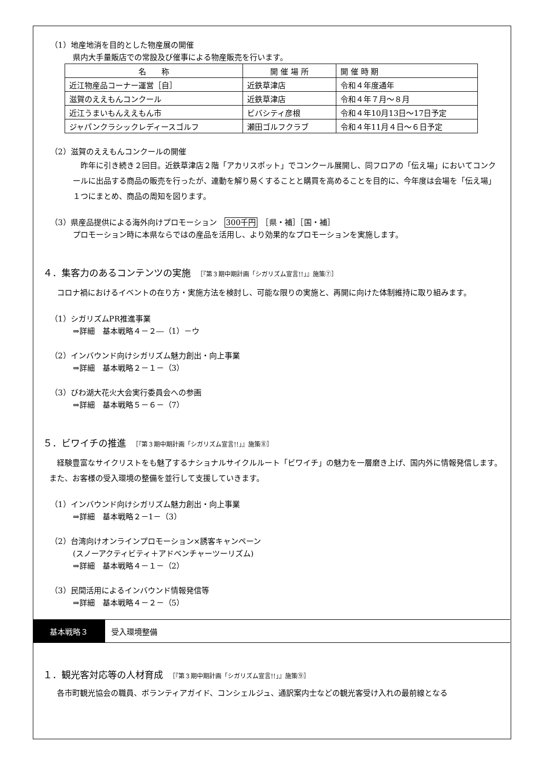（1）地産地消を目的とした物産展の開催
県内大手量販店での常設及び催事による物産販売を行います。
| 名 称 | 開 催 場 所 | 開 催 時 期 |
| 近江物産品コーナー運営［自］ | 近鉄草津店 | 令和４年度通年 |
| 滋賀のええもんコンクール | 近鉄草津店 | 令和４年７月～８月 |
| 近江うまいもんええもん市 | ビバシティ彦根 | 令和４年10月13日～17日予定 |
| ジャパンクラシックレディースゴルフ | 瀬田ゴルフクラブ | 令和４年11月４日～６日予定 |
（2）滋賀のええもんコンクールの開催
昨年に引き続き２回目。近鉄草津店２階「アカリスポット」でコンクール展開し、同フロアの「伝え場」においてコンクールに出品する商品の販売を行ったが、連動を解り易くすることと購買を高めることを目的に、今年度は会場を「伝え場」１つにまとめ、商品の周知を図ります。
（3）県産品提供による海外向けプロモーション　300千円　［県・補］［国・補］
プロモーション時に本県ならではの産品を活用し、より効果的なプロモーションを実施します。
４．集客力のあるコンテンツの実施　［『第３期中期計画「シガリズム宣言!!」』施策⑦］
コロナ禍におけるイベントの在り方・実施方法を検討し、可能な限りの実施と、再開に向けた体制維持に取り組みます。
（1）シガリズムPR推進事業
⇒詳細　基本戦略４－２―（1）－ウ
（2）インバウンド向けシガリズム魅力創出・向上事業
⇒詳細　基本戦略２－１－（3）
（3）びわ湖大花火大会実行委員会への参画
⇒詳細　基本戦略５－６－（7）
５．ビワイチの推進　［『第３期中期計画「シガリズム宣言!!」』施策⑧］
経験豊富なサイクリストをも魅了するナショナルサイクルルート「ビワイチ」の魅力を一層磨き上げ、国内外に情報発信します。また、お客様の受入環境の整備を並行して支援していきます。
（1）インバウンド向けシガリズム魅力創出・向上事業
⇒詳細　基本戦略２－1－（3）
（2）台湾向けオンラインプロモーション×誘客キャンペーン
(スノーアクティビティ＋アドベンチャーツーリズム)
⇒詳細　基本戦略４－１－（2）
（3）民間活用によるインバウンド情報発信等
⇒詳細　基本戦略４－２－（5）
基本戦略３ 受入環境整備
１．観光客対応等の人材育成　［『第３期中期計画「シガリズム宣言!!」』施策⑨］
各市町観光協会の職員、ボランティアガイド、コンシェルジュ、通訳案内士などの観光客受け入れの最前線となる